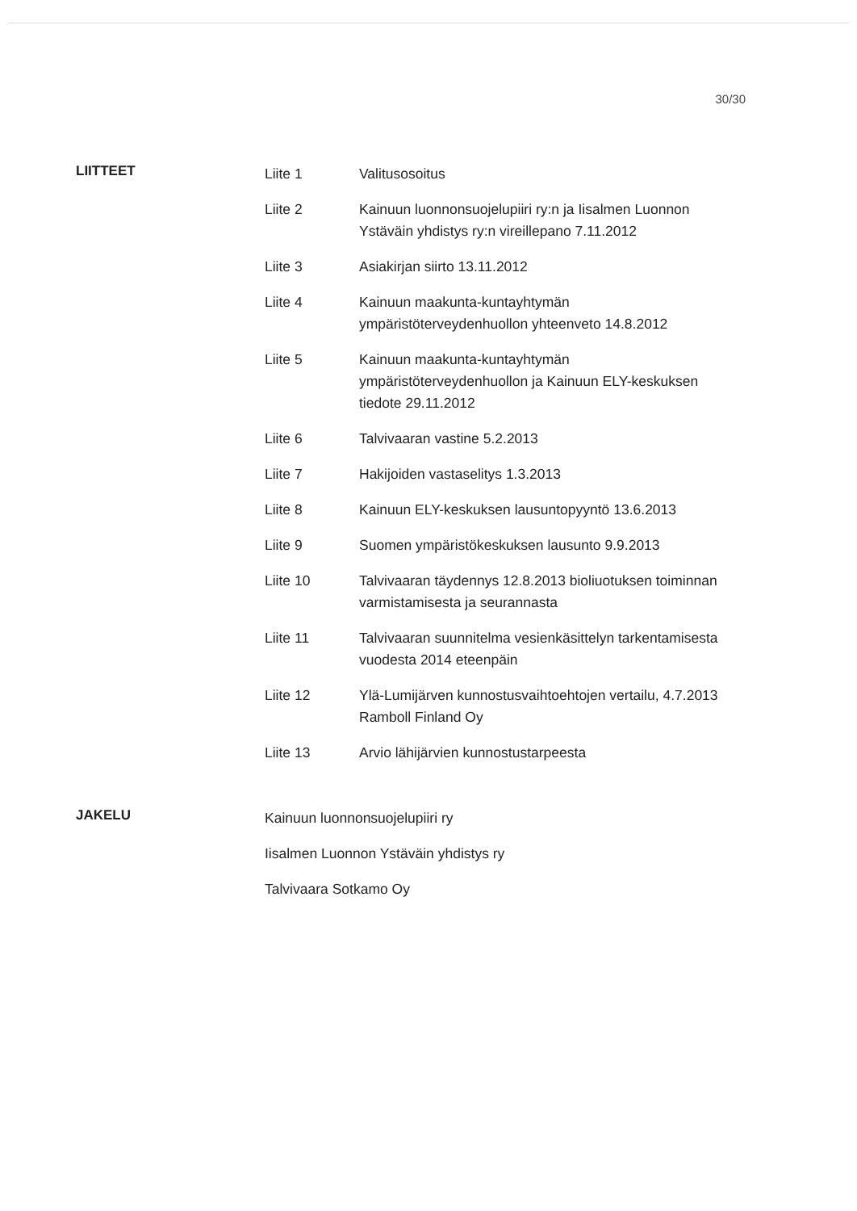30/30
LIITTEET
| Liite 1 | Valitusosoitus |
| Liite 2 | Kainuun luonnonsuojelupiiri ry:n ja Iisalmen Luonnon Ystäväin yhdistys ry:n vireillepano 7.11.2012 |
| Liite 3 | Asiakirjan siirto 13.11.2012 |
| Liite 4 | Kainuun maakunta-kuntayhtymän ympäristöterveydenhuollon yhteenveto 14.8.2012 |
| Liite 5 | Kainuun maakunta-kuntayhtymän ympäristöterveydenhuollon ja Kainuun ELY-keskuksen tiedote 29.11.2012 |
| Liite 6 | Talvivaaran vastine 5.2.2013 |
| Liite 7 | Hakijoiden vastaselitys 1.3.2013 |
| Liite 8 | Kainuun ELY-keskuksen lausuntopyyntö 13.6.2013 |
| Liite 9 | Suomen ympäristökeskuksen lausunto 9.9.2013 |
| Liite 10 | Talvivaaran täydennys 12.8.2013 bioliuotuksen toiminnan varmistamisesta ja seurannasta |
| Liite 11 | Talvivaaran suunnitelma vesienkäsittelyn tarkentamisesta vuodesta 2014 eteenpäin |
| Liite 12 | Ylä-Lumijärven kunnostusvaihtoehtojen vertailu, 4.7.2013 Ramboll Finland Oy |
| Liite 13 | Arvio lähijärvien kunnostustarpeesta |
JAKELU
Kainuun luonnonsuojelupiiri ry
Iisalmen Luonnon Ystäväin yhdistys ry
Talvivaara Sotkamo Oy